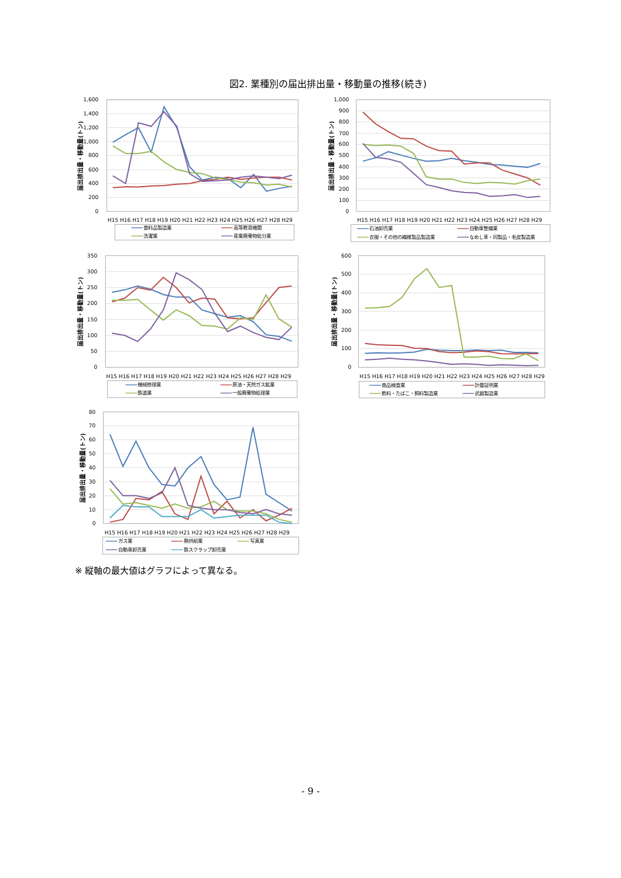図2. 業種別の届出排出量・移動量の推移(続き)
1,600
1,400
1,200
1,000
800
600
400
200
0
届出排出量・移動量(トン)
H15 H16 H17 H18 H19 H20 H21 H22 H23 H24 H25 H26 H27 H28 H29
食料品製造業
高等教育機関
洗濯業
産業廃棄物処分業
1,000
900
800
700
600
500
400
300
200
100
0
届出排出量・移動量(トン)
H15 H16 H17 H18 H19 H20 H21 H22 H23 H24 H25 H26 H27 H28 H29
石油卸売業
自動車整備業
衣服・その他の繊維製品製造業
なめし革・同製品・毛皮製造業
350
300
250
200
150
100
50
0
届出排出量・移動量(トン)
H15 H16 H17 H18 H19 H20 H21 H22 H23 H24 H25 H26 H27 H28 H29
機械修理業
原油・天然ガス鉱業
鉄道業
一般廃棄物処理業
600
500
400
300
200
100
0
届出排出量・移動量(トン)
H15 H16 H17 H18 H19 H20 H21 H22 H23 H24 H25 H26 H27 H28 H29
商品検査業
計量証明業
飲料・たばこ・飼料製造業
武器製造業
80
70
60
50
40
30
20
10
0
届出排出量・移動量(トン)
H15 H16 H17 H18 H19 H20 H21 H22 H23 H24 H25 H26 H27 H28 H29
ガス業
熱供給業
写真業
自動車卸売業
鉄スクラップ卸売業
※ 縦軸の最大値はグラフによって異なる。
- 9 -